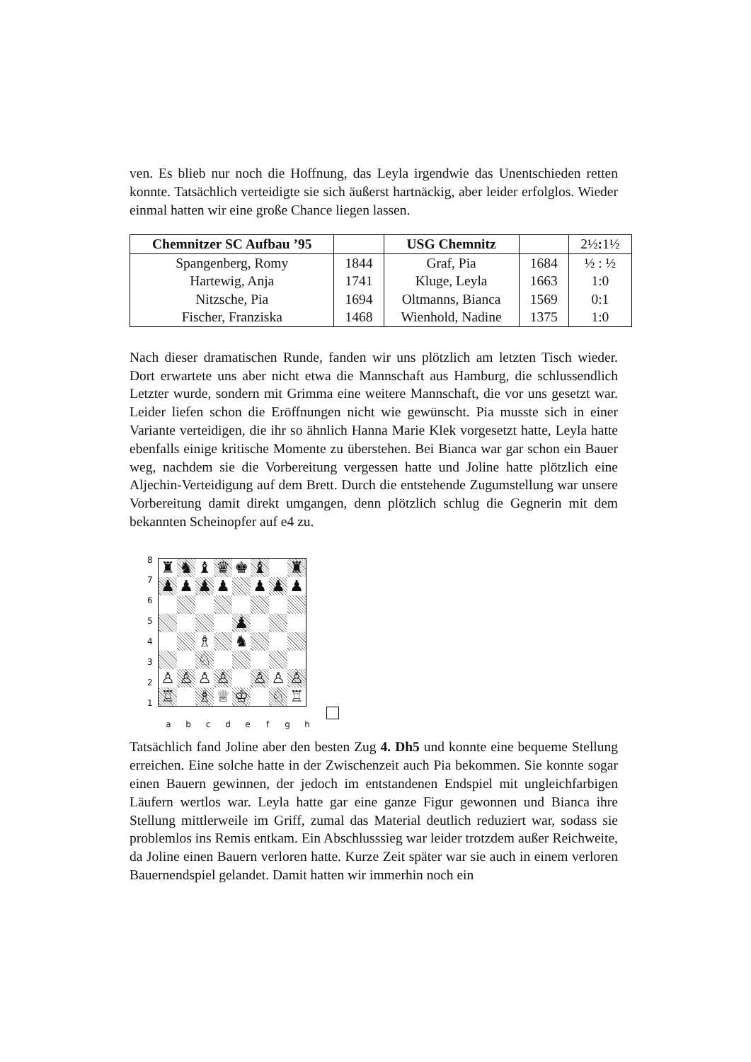ven. Es blieb nur noch die Hoffnung, das Leyla irgendwie das Unentschieden retten konnte. Tatsächlich verteidigte sie sich äußerst hartnäckig, aber leider erfolglos. Wieder einmal hatten wir eine große Chance liegen lassen.
| Chemnitzer SC Aufbau ’95 | | USG Chemnitz | | 2½ : 1½ |
| --- | --- | --- | --- | --- |
| Spangenberg, Romy | 1844 | Graf, Pia | 1684 | ½ : ½ |
| Hartewig, Anja | 1741 | Kluge, Leyla | 1663 | 1:0 |
| Nitzsche, Pia | 1694 | Oltmanns, Bianca | 1569 | 0:1 |
| Fischer, Franziska | 1468 | Wienhold, Nadine | 1375 | 1:0 |
Nach dieser dramatischen Runde, fanden wir uns plötzlich am letzten Tisch wieder. Dort erwartete uns aber nicht etwa die Mannschaft aus Hamburg, die schlussendlich Letzter wurde, sondern mit Grimma eine weitere Mannschaft, die vor uns gesetzt war. Leider liefen schon die Eröffnungen nicht wie gewünscht. Pia musste sich in einer Variante verteidigen, die ihr so ähnlich Hanna Marie Klek vorgesetzt hatte, Leyla hatte ebenfalls einige kritische Momente zu überstehen. Bei Bianca war gar schon ein Bauer weg, nachdem sie die Vorbereitung vergessen hatte und Joline hatte plötzlich eine Aljechin-Verteidigung auf dem Brett. Durch die entstehende Zugumstellung war unsere Vorbereitung damit direkt umgangen, denn plötzlich schlug die Gegnerin mit dem bekannten Scheinopfer auf e4 zu.
| / 8 / / 7 / / 6 / / 5 / / 4 / / 3 / / 2 / / 1 / | / ♜ / ♞ / ♝ / ♛ / ♚ / ♝ / / ♜ / / ♟ / ♟ / ♟ / ♟ / / ♟ / ♟ / ♟ / / / / / / ♟ / / / / / / / ♗ / / ♞ / / / / / / / ♘ / / / / / / / ♙ / ♙ / ♙ / ♙ / / ♙ / ♙ / ♙ / / ♖ / / ♗ / ♕ / ♔ / / ♘ / ♖ / |
| | / a / b / c / d / e / f / g / h / |
Tatsächlich fand Joline aber den besten Zug 4. Dh5 und konnte eine bequeme Stellung erreichen. Eine solche hatte in der Zwischenzeit auch Pia bekommen. Sie konnte sogar einen Bauern gewinnen, der jedoch im entstandenen Endspiel mit ungleichfarbigen Läufern wertlos war. Leyla hatte gar eine ganze Figur gewonnen und Bianca ihre Stellung mittlerweile im Griff, zumal das Material deutlich reduziert war, sodass sie problemlos ins Remis entkam. Ein Abschlusssieg war leider trotzdem außer Reichweite, da Joline einen Bauern verloren hatte. Kurze Zeit später war sie auch in einem verloren Bauernendspiel gelandet. Damit hatten wir immerhin noch ein